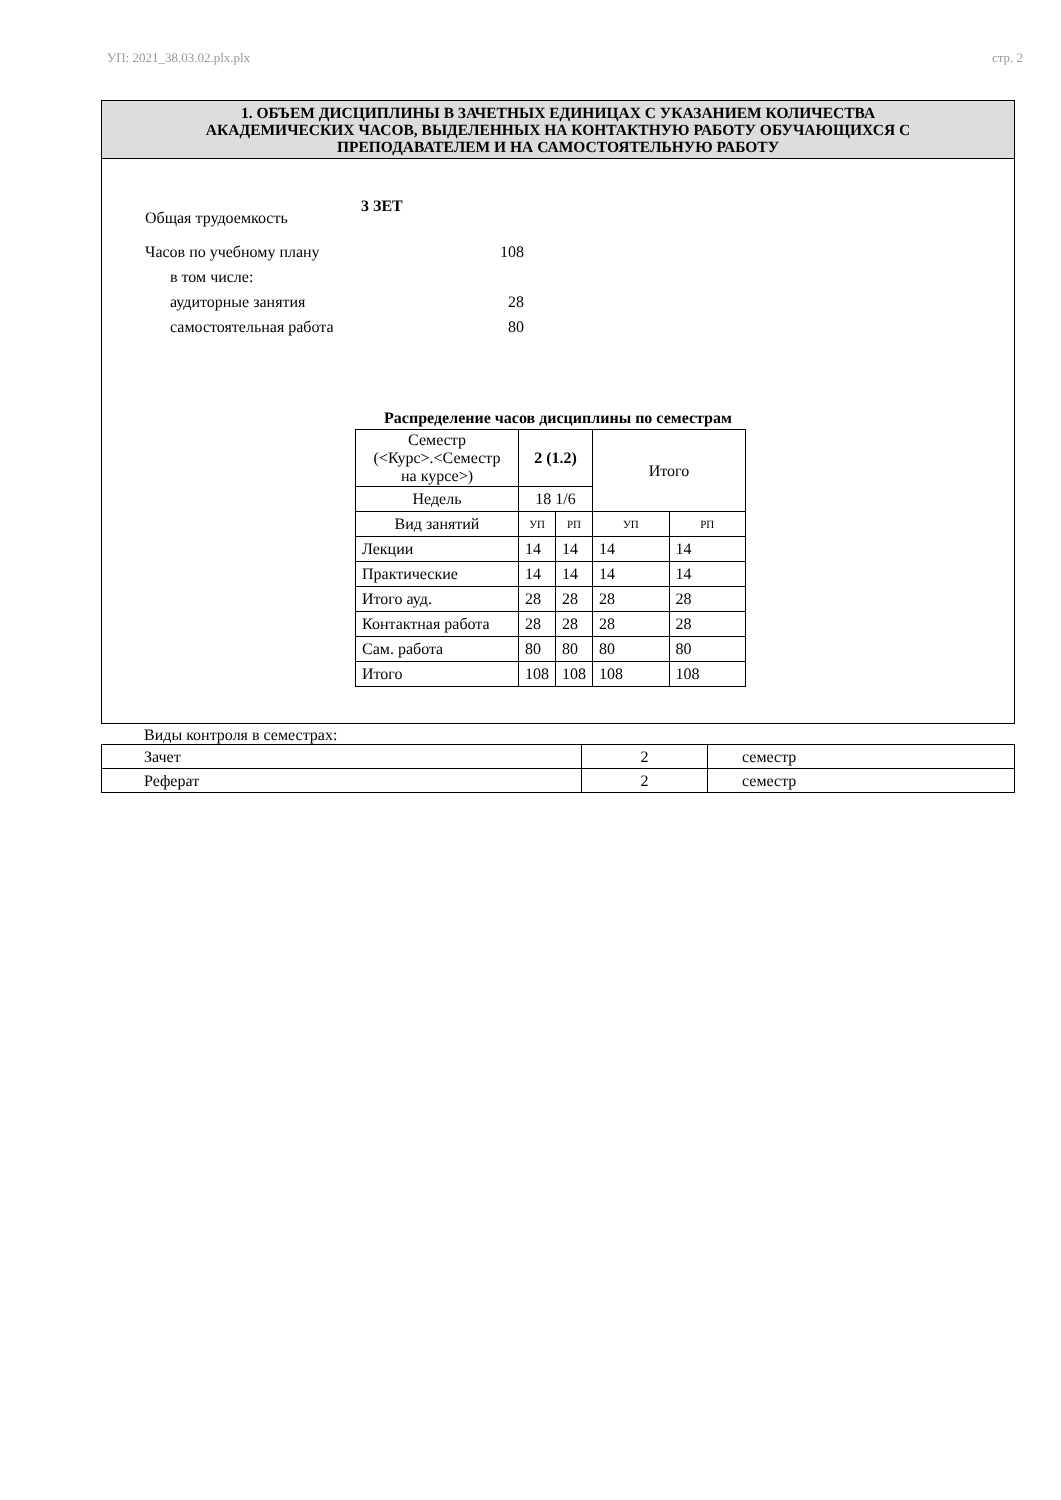УП: 2021_38.03.02.plx.plx стр. 2
1. ОБЪЕМ ДИСЦИПЛИНЫ В ЗАЧЕТНЫХ ЕДИНИЦАХ С УКАЗАНИЕМ КОЛИЧЕСТВА
АКАДЕМИЧЕСКИХ ЧАСОВ, ВЫДЕЛЕННЫХ НА КОНТАКТНУЮ РАБОТУ ОБУЧАЮЩИХСЯ С
ПРЕПОДАВАТЕЛЕМ И НА САМОСТОЯТЕЛЬНУЮ РАБОТУ
Общая трудоемкость 3 ЗЕТ
Часов по учебному плану 108
в том числе:
аудиторные занятия 28
самостоятельная работа 80
Распределение часов дисциплины по семестрам
| Семестр (<Курс>.<Семестр на курсе>) | 2 (1.2) | | Итого | |
| Недель | 18 1/6 | | | |
| Вид занятий | УП | РП | УП | РП |
| Лекции | 14 | 14 | 14 | 14 |
| Практические | 14 | 14 | 14 | 14 |
| Итого ауд. | 28 | 28 | 28 | 28 |
| Контактная работа | 28 | 28 | 28 | 28 |
| Сам. работа | 80 | 80 | 80 | 80 |
| Итого | 108 | 108 | 108 | 108 |
Виды контроля в семестрах:
| Зачет | 2 | семестр |
| Реферат | 2 | семестр |